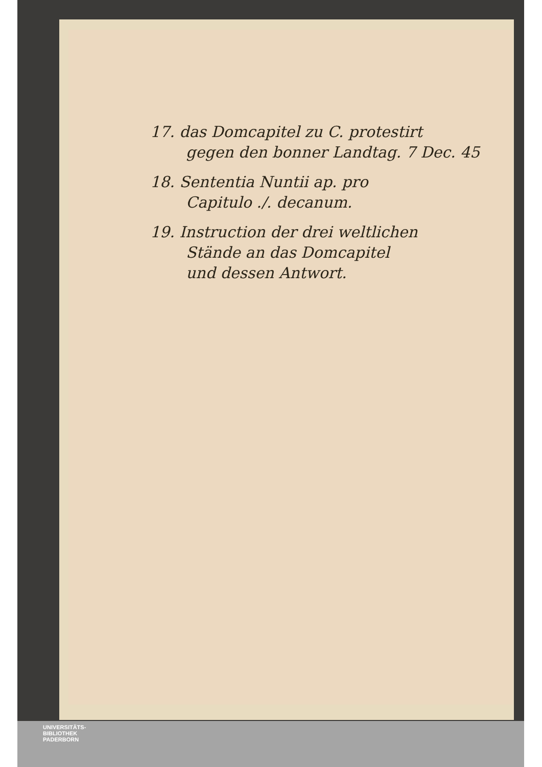17. das Domcapitel zu C. protestirt
gegen den bonner Landtag. 7 Dec. 45
18. Sententia Nuntii ap. pro
Capitulo ./. decanum.
19. Instruction der drei weltlichen
Stände an das Domcapitel
und dessen Antwort.
UNIVERSITÄTS-
BIBLIOTHEK
PADERBORN